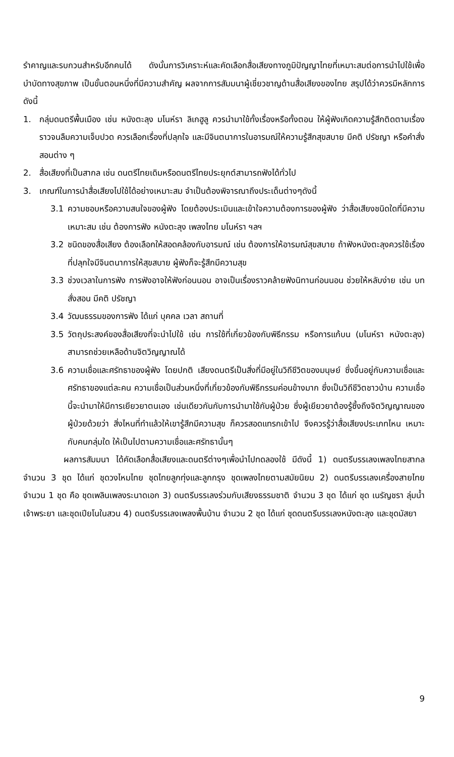รำคาญและรบกวนสำหรับอีกคนได้ ดังนั้นการวิเคราะห์และคัดเลือกสื่อเสียงทางภูมิปัญญาไทยที่เหมาะสมต่อการนำไปใช้เพื่อบำบัดทางสุขภาพ เป็นขั้นตอนหนึ่งที่มีความสำคัญ ผลจากการสัมมนาผู้เชี่ยวชาญด้านสื่อเสียงของไทย สรุปได้ว่าควรมีหลักการดังนี้
1. กลุ่มดนตรีพื้นเมือง เช่น หนังตะลุง มโนห์รา ลิเกฮูลู ควรนำมาใช้ทั้งเรื่องหรือทั้งตอน ให้ผู้ฟังเกิดความรู้สึกติดตามเรื่องราวจนลืมความเจ็บปวด ควรเลือกเรื่องที่ปลุกใจ และมีจินตนาการในอารมณ์ให้ความรู้สึกสุขสบาย มีคติ ปรัชญา หรือคำสั่งสอนต่าง ๆ
2. สื่อเสียงที่เป็นสากล เช่น ดนตรีไทยเดิมหรือดนตรีไทยประยุกต์สามารถฟังได้ทั่วไป
3. เกณฑ์ในการนำสื่อเสียงไปใช้ได้อย่างเหมาะสม จำเป็นต้องพิจารณาถึงประเด็นต่างๆดังนี้
3.1 ความชอบหรือความสนใจของผู้ฟัง โดยต้องประเมินและเข้าใจความต้องการของผู้ฟัง ว่าสื่อเสียงชนิดใดที่มีความเหมาะสม เช่น ต้องการฟัง หนังตะลุง เพลงไทย มโนห์รา ฯลฯ
3.2 ชนิดของสื่อเสียง ต้องเลือกให้สอดคล้องกับอารมณ์ เช่น ต้องการให้อารมณ์สุขสบาย ถ้าฟังหนังตะลุงควรใช้เรื่องที่ปลุกใจมีจินตนาการให้สุขสบาย ผู้ฟังก็จะรู้สึกมีความสุข
3.3 ช่วงเวลาในการฟัง การฟังอาจให้ฟังก่อนนอน อาจเป็นเรื่องราวคล้ายฟังนิทานก่อนนอน ช่วยให้หลับง่าย เช่น บทสั่งสอน มีคติ ปรัชญา
3.4 วัฒนธรรมของการฟัง ได้แก่ บุคคล เวลา สถานที่
3.5 วัตถุประสงค์ของสื่อเสียงที่จะนำไปใช้ เช่น การใช้ที่เกี่ยวข้องกับพิธีกรรม หรือการแก้บน (มโนห์รา หนังตะลุง) สามารถช่วยเหลือด้านจิตวิญญาณได้
3.6 ความเชื่อและศรัทธาของผู้ฟัง โดยปกติ เสียงดนตรีเป็นสิ่งที่มีอยู่ในวิถีชีวิตของมนุษย์ ซึ่งขึ้นอยู่กับความเชื่อและศรัทธาของแต่ละคน ความเชื่อเป็นส่วนหนึ่งที่เกี่ยวข้องกับพิธีกรรมค่อนข้างมาก ซึ่งเป็นวิถีชีวิตชาวบ้าน ความเชื่อนี้จะนำมาให้มีการเยียวยาตนเอง เช่นเดียวกันกับการนำมาใช้กับผู้ป่วย ซึ่งผู้เยียวยาต้องรู้ซึ้งถึงจิตวิญญาณของผู้ป่วยด้วยว่า สิ่งไหนที่ทำแล้วให้เขารู้สึกมีความสุข ก็ควรสอดแทรกเข้าไป จึงควรรู้ว่าสื่อเสียงประเภทไหน เหมาะกับคนกลุ่มใด ให้เป็นไปตามความเชื่อและศรัทธานั้นๆ
ผลการสัมมนา ได้คัดเลือกสื่อเสียงและดนตรีต่างๆเพื่อนำไปทดลองใช้ มีดังนี้ 1) ดนตรีบรรเลงเพลงไทยสากล จำนวน 3 ชุด ได้แก่ ชุดวงไหมไทย ชุดไทยลูกทุ่งและลูกกรุง ชุดเพลงไทยตามสมัยนิยม 2) ดนตรีบรรเลงเครื่องสายไทย จำนวน 1 ชุด คือ ชุดเพลินเพลงระนาดเอก 3) ดนตรีบรรเลงร่วมกับเสียงธรรมชาติ จำนวน 3 ชุด ได้แก่ ชุด เนรัญชรา ลุ่มน้ำเจ้าพระยา และชุดเปียโนในสวน 4) ดนตรีบรรเลงเพลงพื้นบ้าน จำนวน 2 ชุด ได้แก่ ชุดดนตรีบรรเลงหนังตะลุง และชุดมัสยา
9